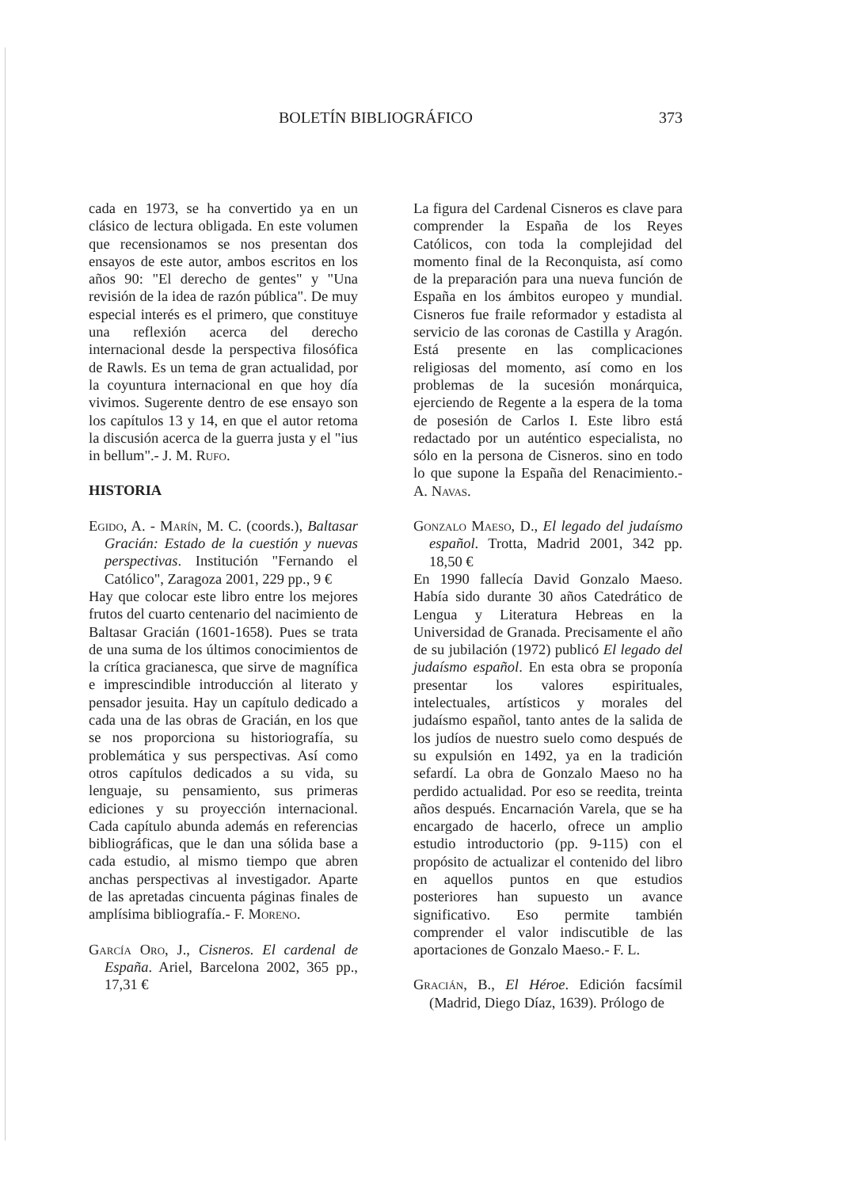BOLETÍN BIBLIOGRÁFICO 373
cada en 1973, se ha convertido ya en un clásico de lectura obligada. En este volumen que recensionamos se nos presentan dos ensayos de este autor, ambos escritos en los años 90: "El derecho de gentes" y "Una revisión de la idea de razón pública". De muy especial interés es el primero, que constituye una reflexión acerca del derecho internacional desde la perspectiva filosófica de Rawls. Es un tema de gran actualidad, por la coyuntura internacional en que hoy día vivimos. Sugerente dentro de ese ensayo son los capítulos 13 y 14, en que el autor retoma la discusión acerca de la guerra justa y el "ius in bellum".- J. M. Rufo.
HISTORIA
Egido, A. - Marín, M. C. (coords.), Baltasar Gracián: Estado de la cuestión y nuevas perspectivas. Institución "Fernando el Católico", Zaragoza 2001, 229 pp., 9 €
Hay que colocar este libro entre los mejores frutos del cuarto centenario del nacimiento de Baltasar Gracián (1601-1658). Pues se trata de una suma de los últimos conocimientos de la crítica gracianesca, que sirve de magnífica e imprescindible introducción al literato y pensador jesuita. Hay un capítulo dedicado a cada una de las obras de Gracián, en los que se nos proporciona su historiografía, su problemática y sus perspectivas. Así como otros capítulos dedicados a su vida, su lenguaje, su pensamiento, sus primeras ediciones y su proyección internacional. Cada capítulo abunda además en referencias bibliográficas, que le dan una sólida base a cada estudio, al mismo tiempo que abren anchas perspectivas al investigador. Aparte de las apretadas cincuenta páginas finales de amplísima bibliografía.- F. Moreno.
García Oro, J., Cisneros. El cardenal de España. Ariel, Barcelona 2002, 365 pp., 17,31 €
La figura del Cardenal Cisneros es clave para comprender la España de los Reyes Católicos, con toda la complejidad del momento final de la Reconquista, así como de la preparación para una nueva función de España en los ámbitos europeo y mundial. Cisneros fue fraile reformador y estadista al servicio de las coronas de Castilla y Aragón. Está presente en las complicaciones religiosas del momento, así como en los problemas de la sucesión monárquica, ejerciendo de Regente a la espera de la toma de posesión de Carlos I. Este libro está redactado por un auténtico especialista, no sólo en la persona de Cisneros. sino en todo lo que supone la España del Renacimiento.- A. Navas.
Gonzalo Maeso, D., El legado del judaísmo español. Trotta, Madrid 2001, 342 pp. 18,50 €
En 1990 fallecía David Gonzalo Maeso. Había sido durante 30 años Catedrático de Lengua y Literatura Hebreas en la Universidad de Granada. Precisamente el año de su jubilación (1972) publicó El legado del judaísmo español. En esta obra se proponía presentar los valores espirituales, intelectuales, artísticos y morales del judaísmo español, tanto antes de la salida de los judíos de nuestro suelo como después de su expulsión en 1492, ya en la tradición sefardí. La obra de Gonzalo Maeso no ha perdido actualidad. Por eso se reedita, treinta años después. Encarnación Varela, que se ha encargado de hacerlo, ofrece un amplio estudio introductorio (pp. 9-115) con el propósito de actualizar el contenido del libro en aquellos puntos en que estudios posteriores han supuesto un avance significativo. Eso permite también comprender el valor indiscutible de las aportaciones de Gonzalo Maeso.- F. L.
Gracián, B., El Héroe. Edición facsímil (Madrid, Diego Díaz, 1639). Prólogo de